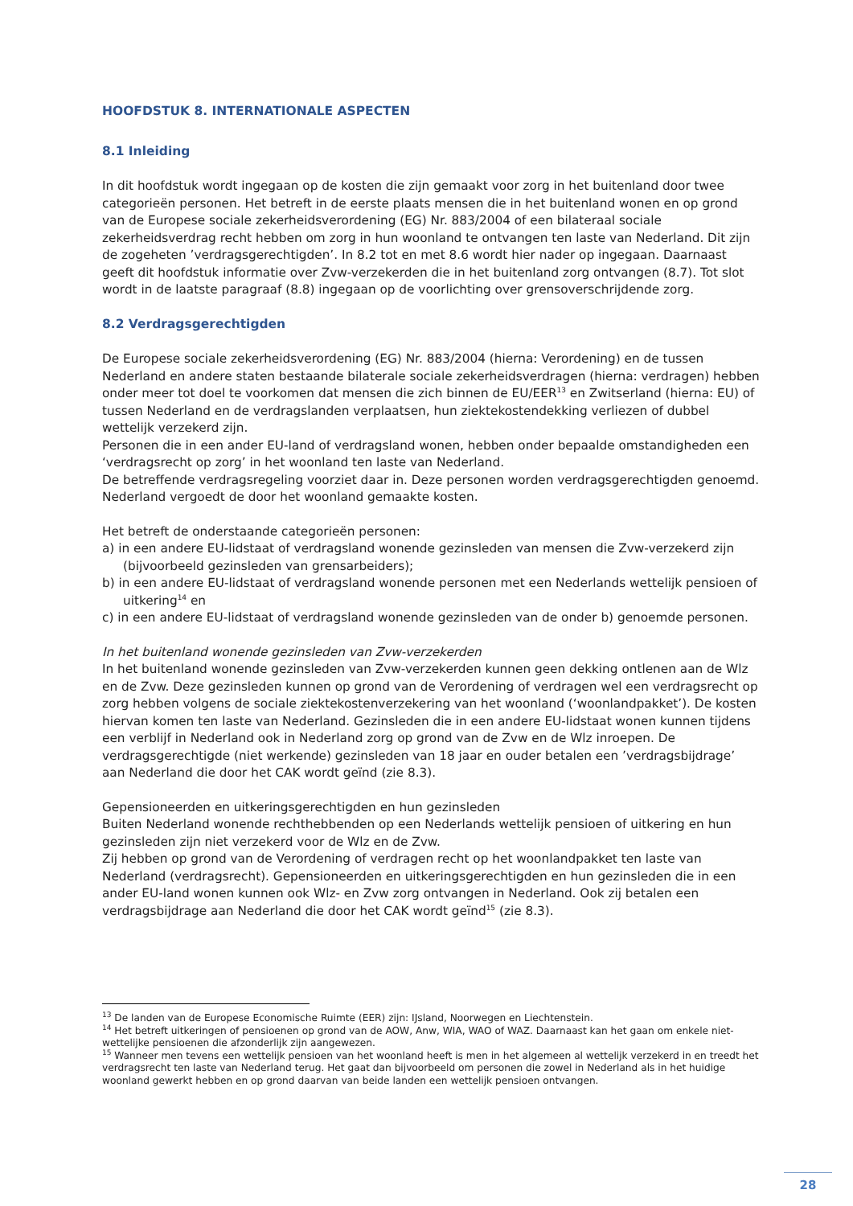HOOFDSTUK 8. INTERNATIONALE ASPECTEN
8.1 Inleiding
In dit hoofdstuk wordt ingegaan op de kosten die zijn gemaakt voor zorg in het buitenland door twee categorieën personen. Het betreft in de eerste plaats mensen die in het buitenland wonen en op grond van de Europese sociale zekerheidsverordening (EG) Nr. 883/2004 of een bilateraal sociale zekerheidsverdrag recht hebben om zorg in hun woonland te ontvangen ten laste van Nederland. Dit zijn de zogeheten ’verdragsgerechtigden’. In 8.2 tot en met 8.6 wordt hier nader op ingegaan. Daarnaast geeft dit hoofdstuk informatie over Zvw-verzekerden die in het buitenland zorg ontvangen (8.7). Tot slot wordt in de laatste paragraaf (8.8) ingegaan op de voorlichting over grensoverschrijdende zorg.
8.2 Verdragsgerechtigden
De Europese sociale zekerheidsverordening (EG) Nr. 883/2004 (hierna: Verordening) en de tussen Nederland en andere staten bestaande bilaterale sociale zekerheidsverdragen (hierna: verdragen) hebben onder meer tot doel te voorkomen dat mensen die zich binnen de EU/EER<sup>13</sup> en Zwitserland (hierna: EU) of tussen Nederland en de verdragslanden verplaatsen, hun ziektekostendekking verliezen of dubbel wettelijk verzekerd zijn.
Personen die in een ander EU-land of verdragsland wonen, hebben onder bepaalde omstandigheden een ‘verdragsrecht op zorg’ in het woonland ten laste van Nederland.
De betreffende verdragsregeling voorziet daar in. Deze personen worden verdragsgerechtigden genoemd. Nederland vergoedt de door het woonland gemaakte kosten.
Het betreft de onderstaande categorieën personen:
a) in een andere EU-lidstaat of verdragsland wonende gezinsleden van mensen die Zvw-verzekerd zijn (bijvoorbeeld gezinsleden van grensarbeiders);
b) in een andere EU-lidstaat of verdragsland wonende personen met een Nederlands wettelijk pensioen of uitkering<sup>14</sup> en
c) in een andere EU-lidstaat of verdragsland wonende gezinsleden van de onder b) genoemde personen.
In het buitenland wonende gezinsleden van Zvw-verzekerden
In het buitenland wonende gezinsleden van Zvw-verzekerden kunnen geen dekking ontlenen aan de Wlz en de Zvw. Deze gezinsleden kunnen op grond van de Verordening of verdragen wel een verdragsrecht op zorg hebben volgens de sociale ziektekostenverzekering van het woonland (‘woonlandpakket’). De kosten hiervan komen ten laste van Nederland. Gezinsleden die in een andere EU-lidstaat wonen kunnen tijdens een verblijf in Nederland ook in Nederland zorg op grond van de Zvw en de Wlz inroepen. De verdragsgerechtigde (niet werkende) gezinsleden van 18 jaar en ouder betalen een ’verdragsbijdrage’ aan Nederland die door het CAK wordt geïnd (zie 8.3).
Gepensioneerden en uitkeringsgerechtigden en hun gezinsleden
Buiten Nederland wonende rechthebbenden op een Nederlands wettelijk pensioen of uitkering en hun gezinsleden zijn niet verzekerd voor de Wlz en de Zvw.
Zij hebben op grond van de Verordening of verdragen recht op het woonlandpakket ten laste van Nederland (verdragsrecht). Gepensioneerden en uitkeringsgerechtigden en hun gezinsleden die in een ander EU-land wonen kunnen ook Wlz- en Zvw zorg ontvangen in Nederland. Ook zij betalen een verdragsbijdrage aan Nederland die door het CAK wordt geïnd<sup>15</sup> (zie 8.3).
<sup>13</sup> De landen van de Europese Economische Ruimte (EER) zijn: IJsland, Noorwegen en Liechtenstein.
<sup>14</sup> Het betreft uitkeringen of pensioenen op grond van de AOW, Anw, WIA, WAO of WAZ. Daarnaast kan het gaan om enkele niet-wettelijke pensioenen die afzonderlijk zijn aangewezen.
<sup>15</sup> Wanneer men tevens een wettelijk pensioen van het woonland heeft is men in het algemeen al wettelijk verzekerd in en treedt het verdragsrecht ten laste van Nederland terug. Het gaat dan bijvoorbeeld om personen die zowel in Nederland als in het huidige woonland gewerkt hebben en op grond daarvan van beide landen een wettelijk pensioen ontvangen.
28